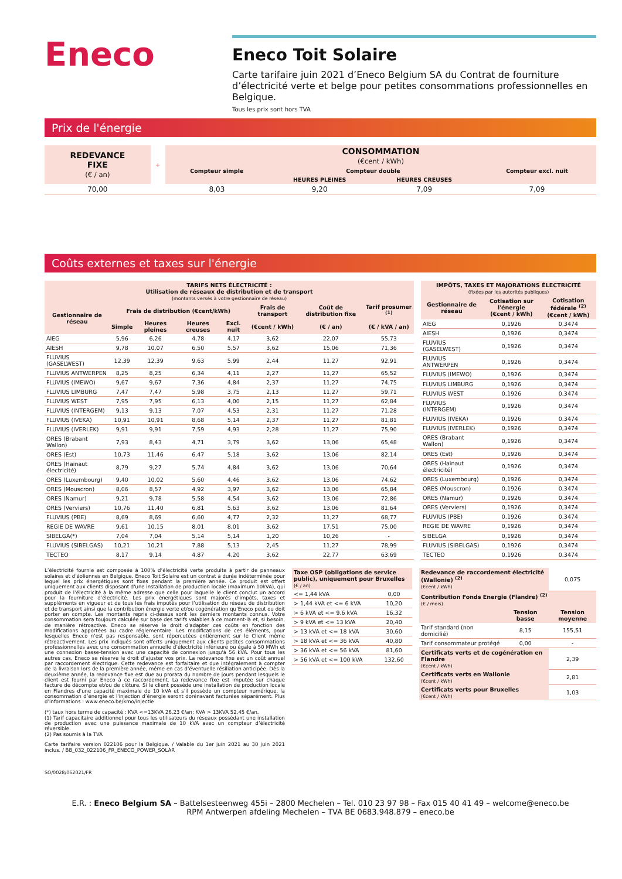Eneco
Eneco Toit Solaire
Carte tarifaire juin 2021 d’Eneco Belgium SA du Contrat de fourniture d’électricité verte et belge pour petites consommations professionnelles en Belgique.
Tous les prix sont hors TVA
Prix de l'énergie
| REDEVANCE FIXE (€ / an) | + | CONSOMMATION (€cent / kWh) | | | |
| --- | --- | --- | --- | --- | --- |
| | | Compteur simple | Compteur double | | Compteur excl. nuit |
| | | | HEURES PLEINES | HEURES CREUSES | |
| 70,00 | | 8,03 | 9,20 | 7,09 | 7,09 |
Coûts externes et taxes sur l'énergie
| TARIFS NETS ÉLECTRICITÉ : Utilisation de réseaux de distribution et de transport (montants versés à votre gestionnaire de réseau) | | | | | | | |
| --- | --- | --- | --- | --- | --- | --- | --- |
| Gestionnaire de réseau | Frais de distribution (€cent/kWh) | | | | Frais de transport | Coût de distribution fixe | Tarif prosumer <sup>(1)</sup> |
| | Simple | Heures pleines | Heures creuses | Excl. nuit | (€cent / kWh) | (€ / an) | (€ / kVA / an) |
| AIEG | 5,96 | 6,26 | 4,78 | 4,17 | 3,62 | 22,07 | 55,73 |
| AIESH | 9,78 | 10,07 | 6,50 | 5,57 | 3,62 | 15,06 | 71,36 |
| FLUVIUS (GASELWEST) | 12,39 | 12,39 | 9,63 | 5,99 | 2,44 | 11,27 | 92,91 |
| FLUVIUS ANTWERPEN | 8,25 | 8,25 | 6,34 | 4,11 | 2,27 | 11,27 | 65,52 |
| FLUVIUS (IMEWO) | 9,67 | 9,67 | 7,36 | 4,84 | 2,37 | 11,27 | 74,75 |
| FLUVIUS LIMBURG | 7,47 | 7,47 | 5,98 | 3,75 | 2,13 | 11,27 | 59,71 |
| FLUVIUS WEST | 7,95 | 7,95 | 6,13 | 4,00 | 2,15 | 11,27 | 62,84 |
| FLUVIUS (INTERGEM) | 9,13 | 9,13 | 7,07 | 4,53 | 2,31 | 11,27 | 71,28 |
| FLUVIUS (IVEKA) | 10,91 | 10,91 | 8,68 | 5,14 | 2,37 | 11,27 | 81,81 |
| FLUVIUS (IVERLEK) | 9,91 | 9,91 | 7,59 | 4,93 | 2,28 | 11,27 | 75,90 |
| ORES (Brabant Wallon) | 7,93 | 8,43 | 4,71 | 3,79 | 3,62 | 13,06 | 65,48 |
| ORES (Est) | 10,73 | 11,46 | 6,47 | 5,18 | 3,62 | 13,06 | 82,14 |
| ORES (Hainaut électricité) | 8,79 | 9,27 | 5,74 | 4,84 | 3,62 | 13,06 | 70,64 |
| ORES (Luxembourg) | 9,40 | 10,02 | 5,60 | 4,46 | 3,62 | 13,06 | 74,62 |
| ORES (Mouscron) | 8,06 | 8,57 | 4,92 | 3,97 | 3,62 | 13,06 | 65,84 |
| ORES (Namur) | 9,21 | 9,78 | 5,58 | 4,54 | 3,62 | 13,06 | 72,86 |
| ORES (Verviers) | 10,76 | 11,40 | 6,81 | 5,63 | 3,62 | 13,06 | 81,64 |
| FLUVIUS (PBE) | 8,69 | 8,69 | 6,60 | 4,77 | 2,32 | 11,27 | 68,77 |
| REGIE DE WAVRE | 9,61 | 10,15 | 8,01 | 8,01 | 3,62 | 17,51 | 75,00 |
| SIBELGA(*) | 7,04 | 7,04 | 5,14 | 5,14 | 1,20 | 10,26 | - |
| FLUVIUS (SIBELGAS) | 10,21 | 10,21 | 7,88 | 5,13 | 2,45 | 11,27 | 78,99 |
| TECTEO | 8,17 | 9,14 | 4,87 | 4,20 | 3,62 | 22,77 | 63,69 |
| IMPÔTS, TAXES ET MAJORATIONS ÉLECTRICITÉ (fixées par les autorités publiques) | | |
| --- | --- | --- |
| Gestionnaire de réseau | Cotisation sur l'énergie (€cent / kWh) | Cotisation fédérale <sup>(2)</sup> (€cent / kWh) |
| AIEG | 0,1926 | 0,3474 |
| AIESH | 0,1926 | 0,3474 |
| FLUVIUS (GASELWEST) | 0,1926 | 0,3474 |
| FLUVIUS ANTWERPEN | 0,1926 | 0,3474 |
| FLUVIUS (IMEWO) | 0,1926 | 0,3474 |
| FLUVIUS LIMBURG | 0,1926 | 0,3474 |
| FLUVIUS WEST | 0,1926 | 0,3474 |
| FLUVIUS (INTERGEM) | 0,1926 | 0,3474 |
| FLUVIUS (IVEKA) | 0,1926 | 0,3474 |
| FLUVIUS (IVERLEK) | 0,1926 | 0,3474 |
| ORES (Brabant Wallon) | 0,1926 | 0,3474 |
| ORES (Est) | 0,1926 | 0,3474 |
| ORES (Hainaut électricité) | 0,1926 | 0,3474 |
| ORES (Luxembourg) | 0,1926 | 0,3474 |
| ORES (Mouscron) | 0,1926 | 0,3474 |
| ORES (Namur) | 0,1926 | 0,3474 |
| ORES (Verviers) | 0,1926 | 0,3474 |
| FLUVIUS (PBE) | 0,1926 | 0,3474 |
| REGIE DE WAVRE | 0,1926 | 0,3474 |
| SIBELGA | 0,1926 | 0,3474 |
| FLUVIUS (SIBELGAS) | 0,1926 | 0,3474 |
| TECTEO | 0,1926 | 0,3474 |
L’électricité fournie est composée à 100% d’électricité verte produite à partir de panneaux solaires et d'éoliennes en Belgique. Eneco Toit Solaire est un contrat à durée indéterminée pour lequel les prix énergétiques sont fixes pendant la première année. Ce produit est offert uniquement aux clients disposant d'une installation de production locale (maximum 10kVA), qui produit de l’électricité à la même adresse que celle pour laquelle le client conclut un accord pour la fourniture d’électricité. Les prix énergétiques sont majorés d’impôts, taxes et suppléments en vigueur et de tous les frais imputés pour l’utilisation du réseau de distribution et de transport ainsi que la contribution énergie verte et/ou cogénération qu’Eneco peut ou doit porter en compte. Les montants repris ci-dessus sont les derniers montants connus. Votre consommation sera toujours calculée sur base des tarifs valables à ce moment-là et, si besoin, de manière rétroactive. Eneco se réserve le droit d'adapter ces coûts en fonction des modifications apportées au cadre réglementaire. Les modifications de ces éléments, pour lesquelles Eneco n’est pas responsable, sont répercutées entièrement sur le Client même rétroactivement. Les prix indiqués sont offerts uniquement aux clients petites consommations professionnelles avec une consommation annuelle d’électricité inférieure ou égale à 50 MWh et une connexion basse-tension avec une capacité de connexion jusqu'à 56 kVA. Pour tous les autres cas, Eneco se réserve le droit d’ajuster vos prix. La redevance fixe est un coût annuel par raccordement électrique. Cette redevance est forfaitaire et due intégralement à compter de la livraison lors de la première année, même en cas d’éventuelle résiliation anticipée. Dès la deuxième année, la redevance fixe est due au prorata du nombre de jours pendant lesquels le client est fourni par Eneco à ce raccordement. La redevance fixe est imputée sur chaque facture de décompte et/ou de clôture. Si le client possède une installation de production locale en Flandres d'une capacité maximale de 10 kVA et s’il possède un compteur numérique, la consommation d’énergie et l'injection d’énergie seront dorénavant facturées séparément. Plus d’informations : www.eneco.be/kmo/injectie
(*) taux hors terme de capacité : KVA <=13KVA 26,23 €/an; KVA > 13KVA 52,45 €/an.
(1) Tarif capacitaire additionnel pour tous les utilisateurs du réseaux possédant une installation de production avec une puissance maximale de 10 kVA avec un compteur d’électricité réversible.
(2) Pas soumis à la TVA
Carte tarifaire version 022106 pour la Belgique. / Valable du 1er juin 2021 au 30 juin 2021 inclus. / BB_032_022106_FR_ENECO_POWER_SOLAR
| Taxe OSP (obligations de service public), uniquement pour Bruxelles (€ / an) | |
| --- | --- |
| <= 1,44 kVA | 0,00 |
| > 1,44 kVA et <= 6 kVA | 10,20 |
| > 6 kVA et <= 9.6 kVA | 16,32 |
| > 9 kVA et <= 13 kVA | 20,40 |
| > 13 kVA et <= 18 kVA | 30,60 |
| > 18 kVA et <= 36 kVA | 40,80 |
| > 36 kVA et <= 56 kVA | 81,60 |
| > 56 kVA et <= 100 kVA | 132,60 |
| Redevance de raccordement électricité (Wallonie) <sup>(2)</sup> (€cent / kWh) | | 0,075 |
| Contribution Fonds Energie (Flandre) <sup>(2)</sup> (€ / mois) | | |
| | Tension basse | Tension moyenne |
| Tarif standard (non domicilié) | 8,15 | 155,51 |
| Tarif consommateur protégé | 0,00 | - |
| Certificats verts et de cogénération en Flandre (€cent / kWh) | | 2,39 |
| Certificats verts en Wallonie (€cent / kWh) | | 2,81 |
| Certificats verts pour Bruxelles (€cent / kWh) | | 1,03 |
SO/0028/062021/FR
E.R. : Eneco Belgium SA – Battelsesteenweg 455i – 2800 Mechelen – Tel. 010 23 97 98 – Fax 015 40 41 49 – welcome@eneco.be
RPM Antwerpen afdeling Mechelen – TVA BE 0683.948.879 – eneco.be